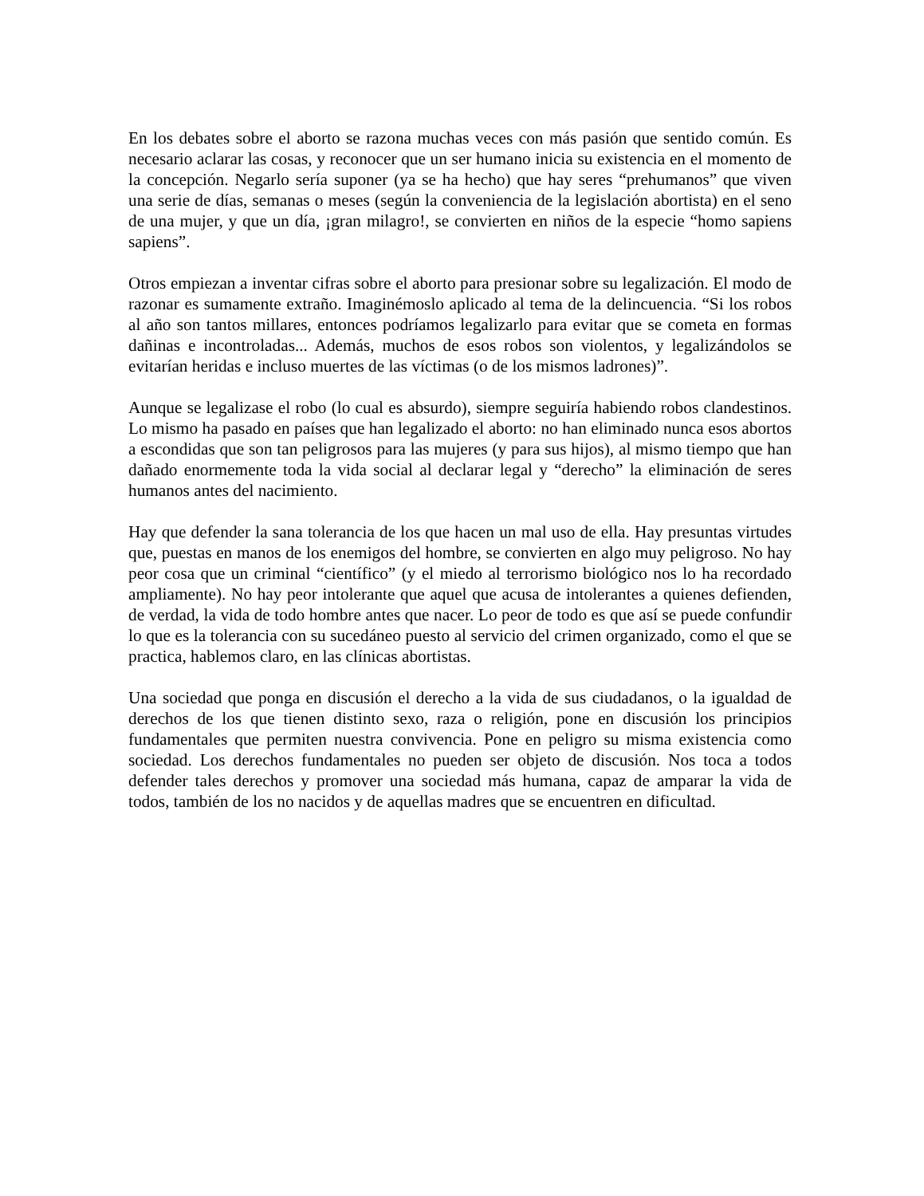En los debates sobre el aborto se razona muchas veces con más pasión que sentido común. Es necesario aclarar las cosas, y reconocer que un ser humano inicia su existencia en el momento de la concepción. Negarlo sería suponer (ya se ha hecho) que hay seres “prehumanos” que viven una serie de días, semanas o meses (según la conveniencia de la legislación abortista) en el seno de una mujer, y que un día, ¡gran milagro!, se convierten en niños de la especie “homo sapiens sapiens”.
Otros empiezan a inventar cifras sobre el aborto para presionar sobre su legalización. El modo de razonar es sumamente extraño. Imaginémoslo aplicado al tema de la delincuencia. “Si los robos al año son tantos millares, entonces podríamos legalizarlo para evitar que se cometa en formas dañinas e incontroladas... Además, muchos de esos robos son violentos, y legalizándolos se evitarían heridas e incluso muertes de las víctimas (o de los mismos ladrones)”.
Aunque se legalizase el robo (lo cual es absurdo), siempre seguiría habiendo robos clandestinos. Lo mismo ha pasado en países que han legalizado el aborto: no han eliminado nunca esos abortos a escondidas que son tan peligrosos para las mujeres (y para sus hijos), al mismo tiempo que han dañado enormemente toda la vida social al declarar legal y “derecho” la eliminación de seres humanos antes del nacimiento.
Hay que defender la sana tolerancia de los que hacen un mal uso de ella. Hay presuntas virtudes que, puestas en manos de los enemigos del hombre, se convierten en algo muy peligroso. No hay peor cosa que un criminal “científico” (y el miedo al terrorismo biológico nos lo ha recordado ampliamente). No hay peor intolerante que aquel que acusa de intolerantes a quienes defienden, de verdad, la vida de todo hombre antes que nacer. Lo peor de todo es que así se puede confundir lo que es la tolerancia con su sucedáneo puesto al servicio del crimen organizado, como el que se practica, hablemos claro, en las clínicas abortistas.
Una sociedad que ponga en discusión el derecho a la vida de sus ciudadanos, o la igualdad de derechos de los que tienen distinto sexo, raza o religión, pone en discusión los principios fundamentales que permiten nuestra convivencia. Pone en peligro su misma existencia como sociedad. Los derechos fundamentales no pueden ser objeto de discusión. Nos toca a todos defender tales derechos y promover una sociedad más humana, capaz de amparar la vida de todos, también de los no nacidos y de aquellas madres que se encuentren en dificultad.